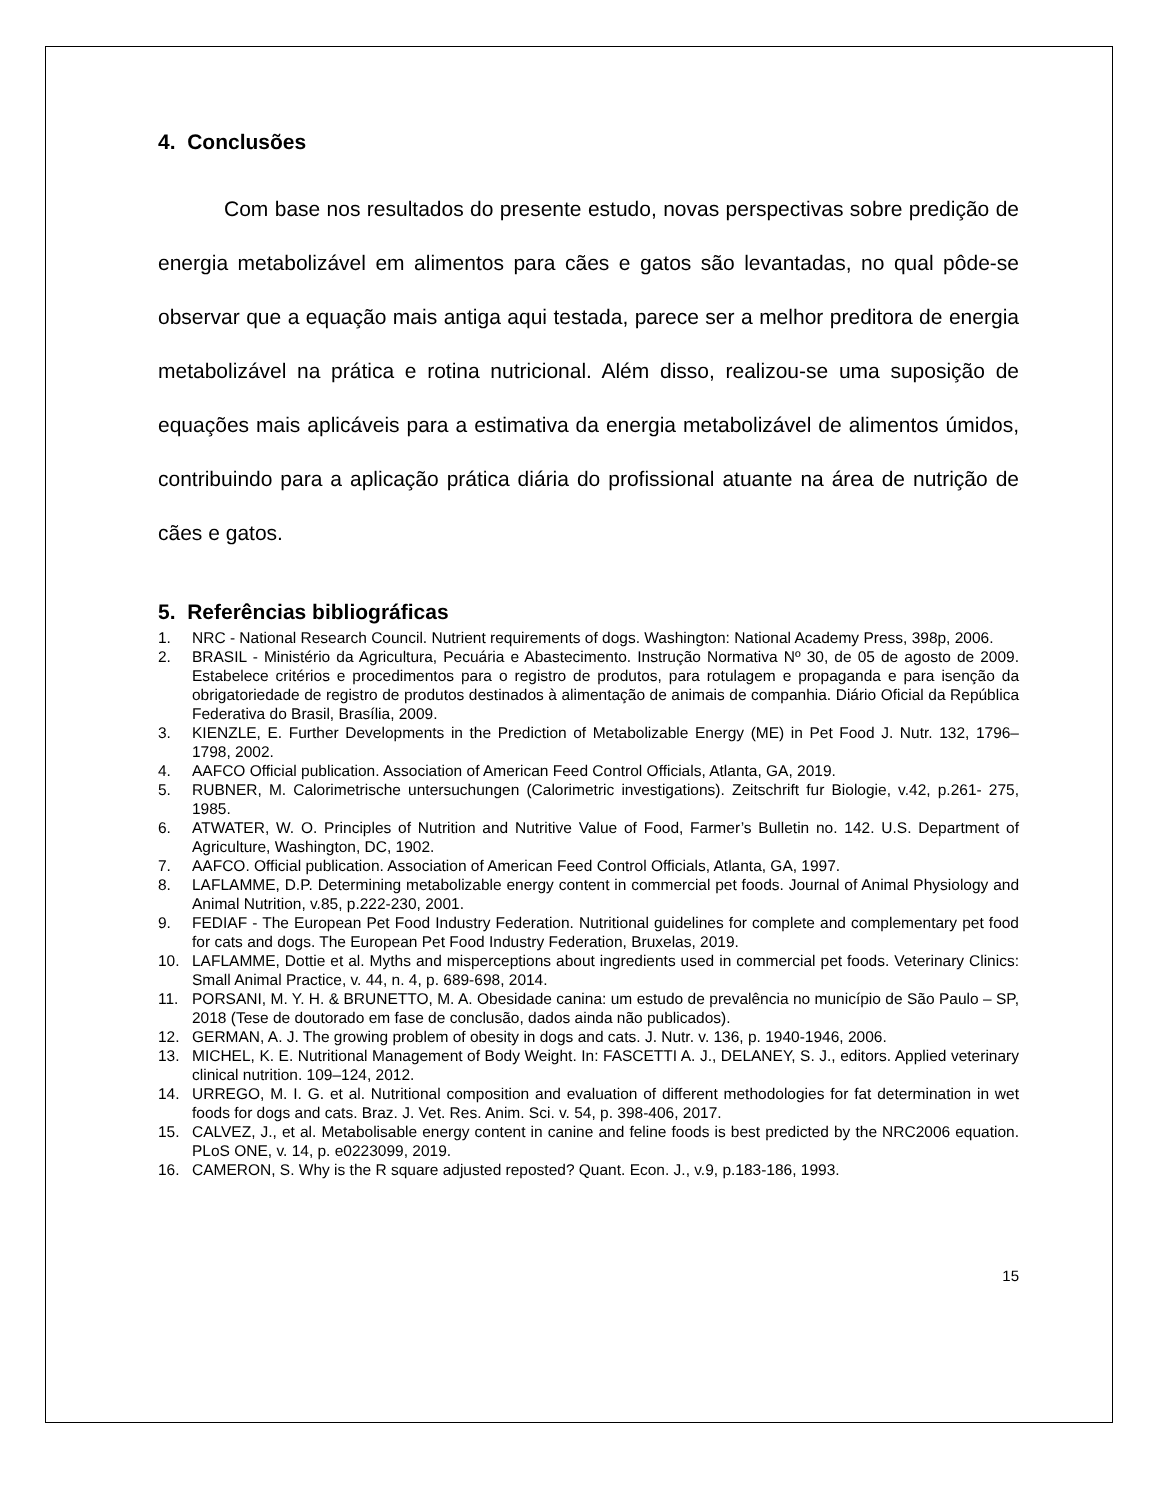4. Conclusões
Com base nos resultados do presente estudo, novas perspectivas sobre predição de energia metabolizável em alimentos para cães e gatos são levantadas, no qual pôde-se observar que a equação mais antiga aqui testada, parece ser a melhor preditora de energia metabolizável na prática e rotina nutricional. Além disso, realizou-se uma suposição de equações mais aplicáveis para a estimativa da energia metabolizável de alimentos úmidos, contribuindo para a aplicação prática diária do profissional atuante na área de nutrição de cães e gatos.
5. Referências bibliográficas
1. NRC - National Research Council. Nutrient requirements of dogs. Washington: National Academy Press, 398p, 2006.
2. BRASIL - Ministério da Agricultura, Pecuária e Abastecimento. Instrução Normativa Nº 30, de 05 de agosto de 2009. Estabelece critérios e procedimentos para o registro de produtos, para rotulagem e propaganda e para isenção da obrigatoriedade de registro de produtos destinados à alimentação de animais de companhia. Diário Oficial da República Federativa do Brasil, Brasília, 2009.
3. KIENZLE, E. Further Developments in the Prediction of Metabolizable Energy (ME) in Pet Food J. Nutr. 132, 1796–1798, 2002.
4. AAFCO Official publication. Association of American Feed Control Officials, Atlanta, GA, 2019.
5. RUBNER, M. Calorimetrische untersuchungen (Calorimetric investigations). Zeitschrift fur Biologie, v.42, p.261- 275, 1985.
6. ATWATER, W. O. Principles of Nutrition and Nutritive Value of Food, Farmer’s Bulletin no. 142. U.S. Department of Agriculture, Washington, DC, 1902.
7. AAFCO. Official publication. Association of American Feed Control Officials, Atlanta, GA, 1997.
8. LAFLAMME, D.P. Determining metabolizable energy content in commercial pet foods. Journal of Animal Physiology and Animal Nutrition, v.85, p.222-230, 2001.
9. FEDIAF - The European Pet Food Industry Federation. Nutritional guidelines for complete and complementary pet food for cats and dogs. The European Pet Food Industry Federation, Bruxelas, 2019.
10. LAFLAMME, Dottie et al. Myths and misperceptions about ingredients used in commercial pet foods. Veterinary Clinics: Small Animal Practice, v. 44, n. 4, p. 689-698, 2014.
11. PORSANI, M. Y. H. & BRUNETTO, M. A. Obesidade canina: um estudo de prevalência no município de São Paulo – SP, 2018 (Tese de doutorado em fase de conclusão, dados ainda não publicados).
12. GERMAN, A. J. The growing problem of obesity in dogs and cats. J. Nutr. v. 136, p. 1940-1946, 2006.
13. MICHEL, K. E. Nutritional Management of Body Weight. In: FASCETTI A. J., DELANEY, S. J., editors. Applied veterinary clinical nutrition. 109–124, 2012.
14. URREGO, M. I. G. et al. Nutritional composition and evaluation of different methodologies for fat determination in wet foods for dogs and cats. Braz. J. Vet. Res. Anim. Sci. v. 54, p. 398-406, 2017.
15. CALVEZ, J., et al. Metabolisable energy content in canine and feline foods is best predicted by the NRC2006 equation. PLoS ONE, v. 14, p. e0223099, 2019.
16. CAMERON, S. Why is the R square adjusted reposted? Quant. Econ. J., v.9, p.183-186, 1993.
15